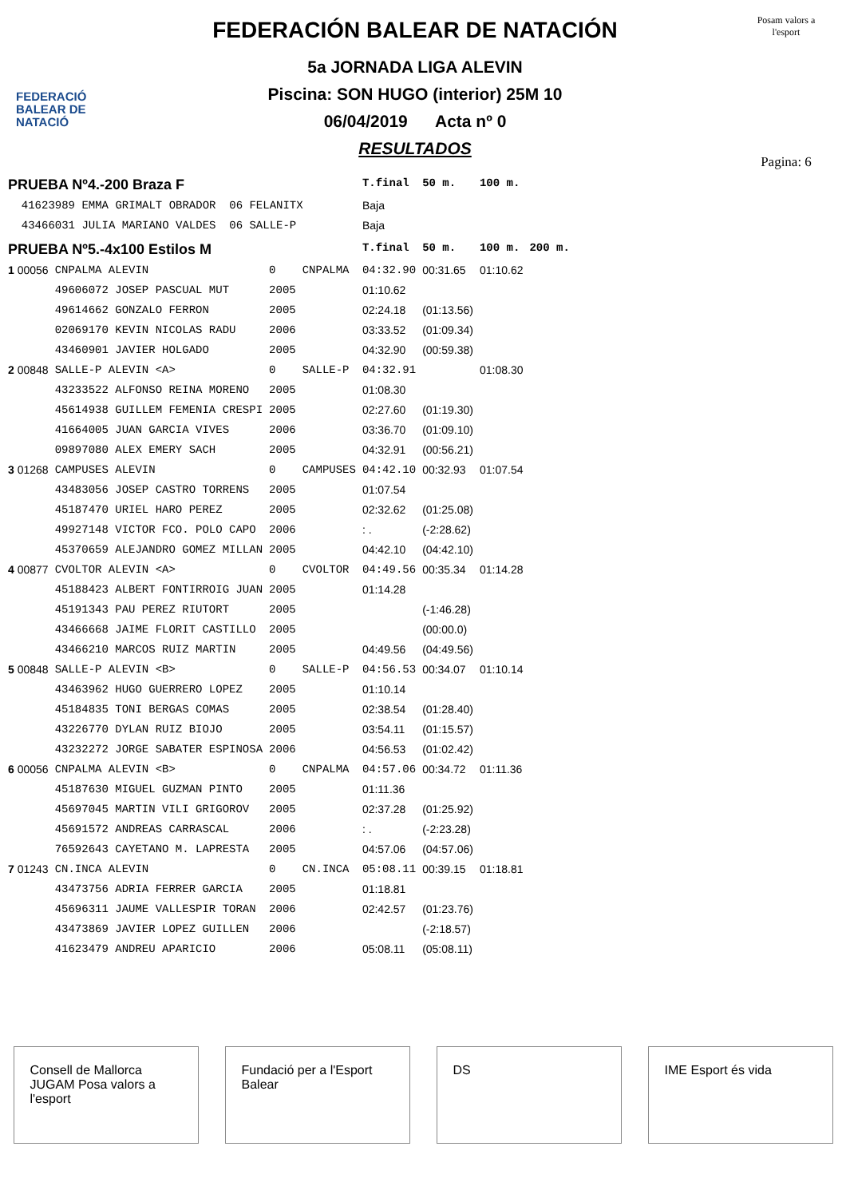FEDERACIÓ BALEAR DE NATACIÓ
FEDERACIÓN BALEAR DE NATACIÓN
5a JORNADA LIGA ALEVIN
Piscina: SON HUGO (interior) 25M 10
06/04/2019 Acta nº 0
RESULTADOS
Posam valors a l'esport
Pagina: 6
| PRUEBA Nº4.-200 Braza F | | | | T.final | 50 m. | 100 m. | |
| 41623989 EMMA GRIMALT OBRADOR 06 FELANITX | | | | Baja | | | |
| 43466031 JULIA MARIANO VALDES 06 SALLE-P | | | | Baja | | | |
| PRUEBA Nº5.-4x100 Estilos M | | | | T.final | 50 m. | 100 m. | 200 m. |
| 1 00056 | CNPALMA ALEVIN | 0 | CNPALMA | 04:32.90 | 00:31.65 | 01:10.62 | |
| | 49606072 JOSEP PASCUAL MUT | 2005 | | 01:10.62 | | | |
| | 49614662 GONZALO FERRON | 2005 | | 02:24.18 | (01:13.56) | | |
| | 02069170 KEVIN NICOLAS RADU | 2006 | | 03:33.52 | (01:09.34) | | |
| | 43460901 JAVIER HOLGADO | 2005 | | 04:32.90 | (00:59.38) | | |
| 2 00848 | SALLE-P ALEVIN <A> | 0 | SALLE-P | 04:32.91 | | 01:08.30 | |
| | 43233522 ALFONSO REINA MORENO | 2005 | | 01:08.30 | | | |
| | 45614938 GUILLEM FEMENIA CRESPI | 2005 | | 02:27.60 | (01:19.30) | | |
| | 41664005 JUAN GARCIA VIVES | 2006 | | 03:36.70 | (01:09.10) | | |
| | 09897080 ALEX EMERY SACH | 2005 | | 04:32.91 | (00:56.21) | | |
| 3 01268 | CAMPUSES ALEVIN | 0 | CAMPUSES | 04:42.10 | 00:32.93 | 01:07.54 | |
| | 43483056 JOSEP CASTRO TORRENS | 2005 | | 01:07.54 | | | |
| | 45187470 URIEL HARO PEREZ | 2005 | | 02:32.62 | (01:25.08) | | |
| | 49927148 VICTOR FCO. POLO CAPO | 2006 | | : . | (-2:28.62) | | |
| | 45370659 ALEJANDRO GOMEZ MILLAN | 2005 | | 04:42.10 | (04:42.10) | | |
| 4 00877 | CVOLTOR ALEVIN <A> | 0 | CVOLTOR | 04:49.56 | 00:35.34 | 01:14.28 | |
| | 45188423 ALBERT FONTIRROIG JUAN | 2005 | | 01:14.28 | | | |
| | 45191343 PAU PEREZ RIUTORT | 2005 | | | (-1:46.28) | | |
| | 43466668 JAIME FLORIT CASTILLO | 2005 | | | (00:00.0) | | |
| | 43466210 MARCOS RUIZ MARTIN | 2005 | | 04:49.56 | (04:49.56) | | |
| 5 00848 | SALLE-P ALEVIN <B> | 0 | SALLE-P | 04:56.53 | 00:34.07 | 01:10.14 | |
| | 43463962 HUGO GUERRERO LOPEZ | 2005 | | 01:10.14 | | | |
| | 45184835 TONI BERGAS COMAS | 2005 | | 02:38.54 | (01:28.40) | | |
| | 43226770 DYLAN RUIZ BIOJO | 2005 | | 03:54.11 | (01:15.57) | | |
| | 43232272 JORGE SABATER ESPINOSA | 2006 | | 04:56.53 | (01:02.42) | | |
| 6 00056 | CNPALMA ALEVIN <B> | 0 | CNPALMA | 04:57.06 | 00:34.72 | 01:11.36 | |
| | 45187630 MIGUEL GUZMAN PINTO | 2005 | | 01:11.36 | | | |
| | 45697045 MARTIN VILI GRIGOROV | 2005 | | 02:37.28 | (01:25.92) | | |
| | 45691572 ANDREAS CARRASCAL | 2006 | | : . | (-2:23.28) | | |
| | 76592643 CAYETANO M. LAPRESTA | 2005 | | 04:57.06 | (04:57.06) | | |
| 7 01243 | CN.INCA ALEVIN | 0 | CN.INCA | 05:08.11 | 00:39.15 | 01:18.81 | |
| | 43473756 ADRIA FERRER GARCIA | 2005 | | 01:18.81 | | | |
| | 45696311 JAUME VALLESPIR TORAN | 2006 | | 02:42.57 | (01:23.76) | | |
| | 43473869 JAVIER LOPEZ GUILLEN | 2006 | | | (-2:18.57) | | |
| | 41623479 ANDREU APARICIO | 2006 | | 05:08.11 | (05:08.11) | | |
Consell de Mallorca
JUGAM Posa valors a l'esport
Fundació per a l'Esport Balear
DS IME Esport és vida